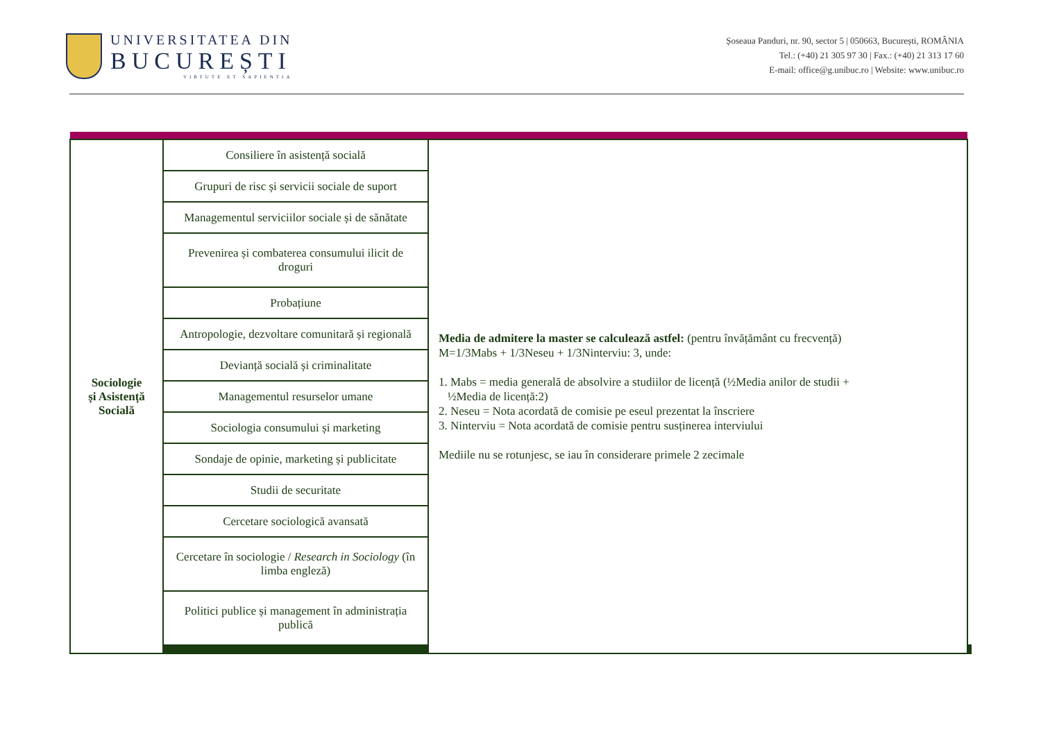UNIVERSITATEA DIN
BUCUREȘTI
VIRTUTE ET SAPIENTIA
Șoseaua Panduri, nr. 90, sector 5 | 050663, București, ROMÂNIA
Tel.: (+40) 21 305 97 30 | Fax.: (+40) 21 313 17 60
E-mail: office@g.unibuc.ro | Website: www.unibuc.ro
| Sociologie și Asistență Socială | Consiliere în asistență socială | Media de admitere la master se calculează astfel: (pentru învățământ cu frecvență) M=1/3Mabs + 1/3Neseu + 1/3Ninterviu: 3, unde: 1. Mabs = media generală de absolvire a studiilor de licență (½Media anilor de studii + ½Media de licență:2) 2. Neseu = Nota acordată de comisie pe eseul prezentat la înscriere 3. Ninterviu = Nota acordată de comisie pentru susținerea interviului Mediile nu se rotunjesc, se iau în considerare primele 2 zecimale | | |
| | Grupuri de risc și servicii sociale de suport | | | |
| | Managementul serviciilor sociale și de sănătate | | | |
| | Prevenirea și combaterea consumului ilicit de droguri | | | |
| | Probațiune | | | |
| | Antropologie, dezvoltare comunitară și regională | | | |
| | Devianță socială și criminalitate | | | |
| | Managementul resurselor umane | | | |
| | Sociologia consumului și marketing | | | |
| | Sondaje de opinie, marketing și publicitate | | | |
| | Studii de securitate | | | |
| | Cercetare sociologică avansată | | | |
| | Cercetare în sociologie / Research in Sociology (în limba engleză) | | | |
| | Politici publice și management în administrația publică | | | |